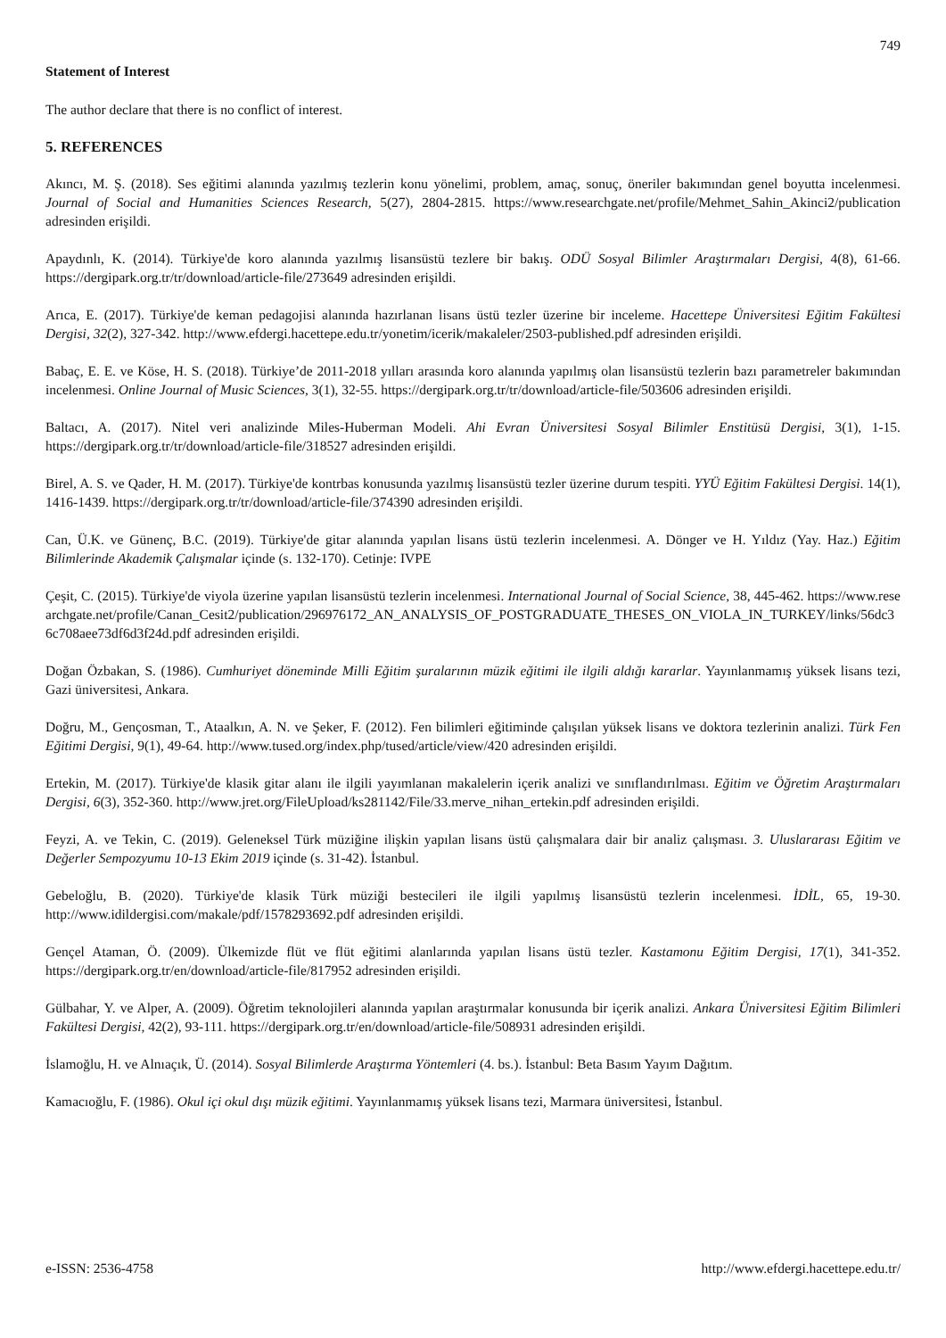749
Statement of Interest
The author declare that there is no conflict of interest.
5. REFERENCES
Akıncı, M. Ş. (2018). Ses eğitimi alanında yazılmış tezlerin konu yönelimi, problem, amaç, sonuç, öneriler bakımından genel boyutta incelenmesi. Journal of Social and Humanities Sciences Research, 5(27), 2804-2815. https://www.researchgate.net/profile/Mehmet_Sahin_Akinci2/publication adresinden erişildi.
Apaydınlı, K. (2014). Türkiye'de koro alanında yazılmış lisansüstü tezlere bir bakış. ODÜ Sosyal Bilimler Araştırmaları Dergisi, 4(8), 61-66. https://dergipark.org.tr/tr/download/article-file/273649 adresinden erişildi.
Arıca, E. (2017). Türkiye'de keman pedagojisi alanında hazırlanan lisans üstü tezler üzerine bir inceleme. Hacettepe Üniversitesi Eğitim Fakültesi Dergisi, 32(2), 327-342. http://www.efdergi.hacettepe.edu.tr/yonetim/icerik/makaleler/2503-published.pdf adresinden erişildi.
Babaç, E. E. ve Köse, H. S. (2018). Türkiye’de 2011-2018 yılları arasında koro alanında yapılmış olan lisansüstü tezlerin bazı parametreler bakımından incelenmesi. Online Journal of Music Sciences, 3(1), 32-55. https://dergipark.org.tr/tr/download/article-file/503606 adresinden erişildi.
Baltacı, A. (2017). Nitel veri analizinde Miles-Huberman Modeli. Ahi Evran Üniversitesi Sosyal Bilimler Enstitüsü Dergisi, 3(1), 1-15. https://dergipark.org.tr/tr/download/article-file/318527 adresinden erişildi.
Birel, A. S. ve Qader, H. M. (2017). Türkiye'de kontrbas konusunda yazılmış lisansüstü tezler üzerine durum tespiti. YYÜ Eğitim Fakültesi Dergisi. 14(1), 1416-1439. https://dergipark.org.tr/tr/download/article-file/374390 adresinden erişildi.
Can, Ü.K. ve Günenç, B.C. (2019). Türkiye'de gitar alanında yapılan lisans üstü tezlerin incelenmesi. A. Dönger ve H. Yıldız (Yay. Haz.) Eğitim Bilimlerinde Akademik Çalışmalar içinde (s. 132-170). Cetinje: IVPE
Çeşit, C. (2015). Türkiye'de viyola üzerine yapılan lisansüstü tezlerin incelenmesi. International Journal of Social Science, 38, 445-462. https://www.researchgate.net/profile/Canan_Cesit2/publication/296976172_AN_ANALYSIS_OF_POSTGRADUATE_THESES_ON_VIOLA_IN_TURKEY/links/56dc36c708aee73df6d3f24d.pdf adresinden erişildi.
Doğan Özbakan, S. (1986). Cumhuriyet döneminde Milli Eğitim şuralarının müzik eğitimi ile ilgili aldığı kararlar. Yayınlanmamış yüksek lisans tezi, Gazi üniversitesi, Ankara.
Doğru, M., Gençosman, T., Ataalkın, A. N. ve Şeker, F. (2012). Fen bilimleri eğitiminde çalışılan yüksek lisans ve doktora tezlerinin analizi. Türk Fen Eğitimi Dergisi, 9(1), 49-64. http://www.tused.org/index.php/tused/article/view/420 adresinden erişildi.
Ertekin, M. (2017). Türkiye'de klasik gitar alanı ile ilgili yayımlanan makalelerin içerik analizi ve sınıflandırılması. Eğitim ve Öğretim Araştırmaları Dergisi, 6(3), 352-360. http://www.jret.org/FileUpload/ks281142/File/33.merve_nihan_ertekin.pdf adresinden erişildi.
Feyzi, A. ve Tekin, C. (2019). Geleneksel Türk müziğine ilişkin yapılan lisans üstü çalışmalara dair bir analiz çalışması. 3. Uluslararası Eğitim ve Değerler Sempozyumu 10-13 Ekim 2019 içinde (s. 31-42). İstanbul.
Gebeloğlu, B. (2020). Türkiye'de klasik Türk müziği bestecileri ile ilgili yapılmış lisansüstü tezlerin incelenmesi. İDİL, 65, 19-30. http://www.idildergisi.com/makale/pdf/1578293692.pdf adresinden erişildi.
Gençel Ataman, Ö. (2009). Ülkemizde flüt ve flüt eğitimi alanlarında yapılan lisans üstü tezler. Kastamonu Eğitim Dergisi, 17(1), 341-352. https://dergipark.org.tr/en/download/article-file/817952 adresinden erişildi.
Gülbahar, Y. ve Alper, A. (2009). Öğretim teknolojileri alanında yapılan araştırmalar konusunda bir içerik analizi. Ankara Üniversitesi Eğitim Bilimleri Fakültesi Dergisi, 42(2), 93-111. https://dergipark.org.tr/en/download/article-file/508931 adresinden erişildi.
İslamoğlu, H. ve Alnıaçık, Ü. (2014). Sosyal Bilimlerde Araştırma Yöntemleri (4. bs.). İstanbul: Beta Basım Yayım Dağıtım.
Kamacıoğlu, F. (1986). Okul içi okul dışı müzik eğitimi. Yayınlanmamış yüksek lisans tezi, Marmara üniversitesi, İstanbul.
e-ISSN: 2536-4758 http://www.efdergi.hacettepe.edu.tr/